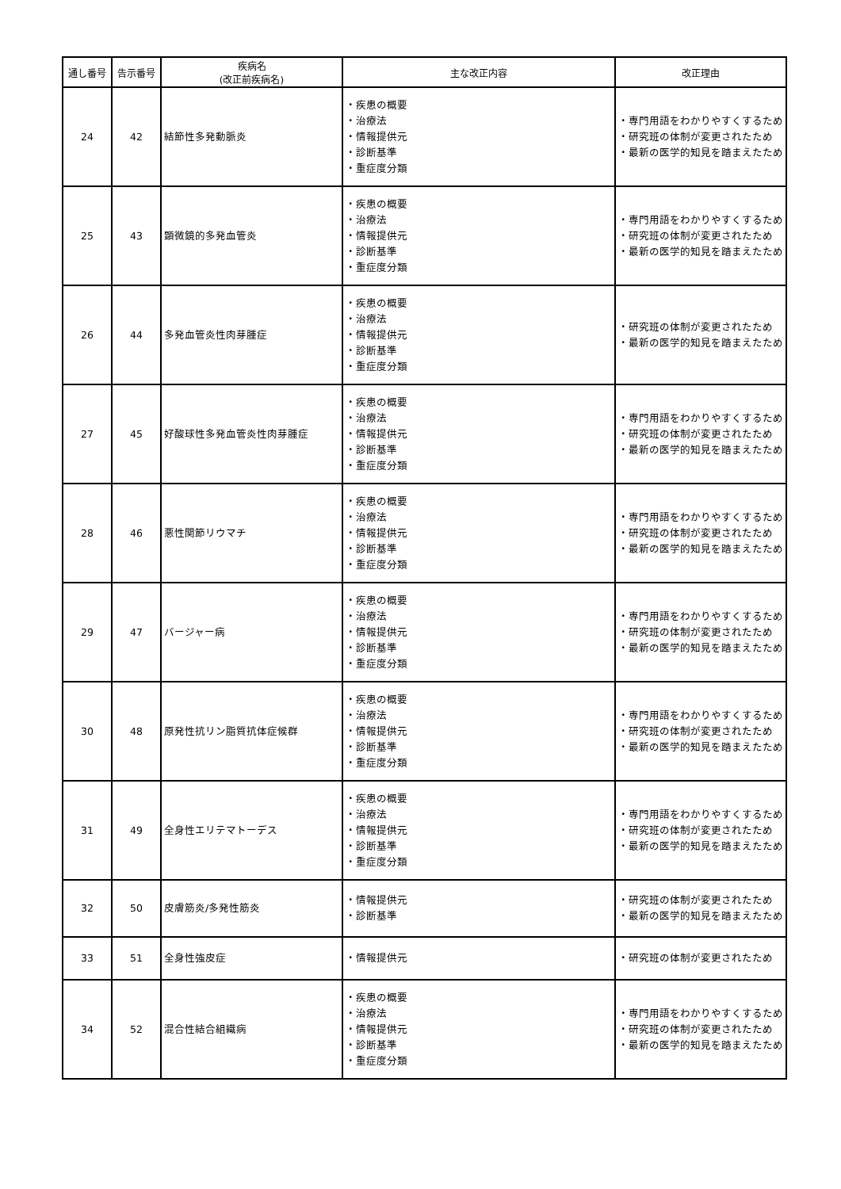| 通し番号 | 告示番号 | 疾病名 (改正前疾病名) | 主な改正内容 | 改正理由 |
| --- | --- | --- | --- | --- |
| 24 | 42 | 結節性多発動脈炎 | ・疾患の概要 ・治療法 ・情報提供元 ・診断基準 ・重症度分類 | ・専門用語をわかりやすくするため ・研究班の体制が変更されたため ・最新の医学的知見を踏まえたため |
| 25 | 43 | 顕微鏡的多発血管炎 | ・疾患の概要 ・治療法 ・情報提供元 ・診断基準 ・重症度分類 | ・専門用語をわかりやすくするため ・研究班の体制が変更されたため ・最新の医学的知見を踏まえたため |
| 26 | 44 | 多発血管炎性肉芽腫症 | ・疾患の概要 ・治療法 ・情報提供元 ・診断基準 ・重症度分類 | ・研究班の体制が変更されたため ・最新の医学的知見を踏まえたため |
| 27 | 45 | 好酸球性多発血管炎性肉芽腫症 | ・疾患の概要 ・治療法 ・情報提供元 ・診断基準 ・重症度分類 | ・専門用語をわかりやすくするため ・研究班の体制が変更されたため ・最新の医学的知見を踏まえたため |
| 28 | 46 | 悪性関節リウマチ | ・疾患の概要 ・治療法 ・情報提供元 ・診断基準 ・重症度分類 | ・専門用語をわかりやすくするため ・研究班の体制が変更されたため ・最新の医学的知見を踏まえたため |
| 29 | 47 | バージャー病 | ・疾患の概要 ・治療法 ・情報提供元 ・診断基準 ・重症度分類 | ・専門用語をわかりやすくするため ・研究班の体制が変更されたため ・最新の医学的知見を踏まえたため |
| 30 | 48 | 原発性抗リン脂質抗体症候群 | ・疾患の概要 ・治療法 ・情報提供元 ・診断基準 ・重症度分類 | ・専門用語をわかりやすくするため ・研究班の体制が変更されたため ・最新の医学的知見を踏まえたため |
| 31 | 49 | 全身性エリテマトーデス | ・疾患の概要 ・治療法 ・情報提供元 ・診断基準 ・重症度分類 | ・専門用語をわかりやすくするため ・研究班の体制が変更されたため ・最新の医学的知見を踏まえたため |
| 32 | 50 | 皮膚筋炎/多発性筋炎 | ・情報提供元 ・診断基準 | ・研究班の体制が変更されたため ・最新の医学的知見を踏まえたため |
| 33 | 51 | 全身性強皮症 | ・情報提供元 | ・研究班の体制が変更されたため |
| 34 | 52 | 混合性結合組織病 | ・疾患の概要 ・治療法 ・情報提供元 ・診断基準 ・重症度分類 | ・専門用語をわかりやすくするため ・研究班の体制が変更されたため ・最新の医学的知見を踏まえたため |